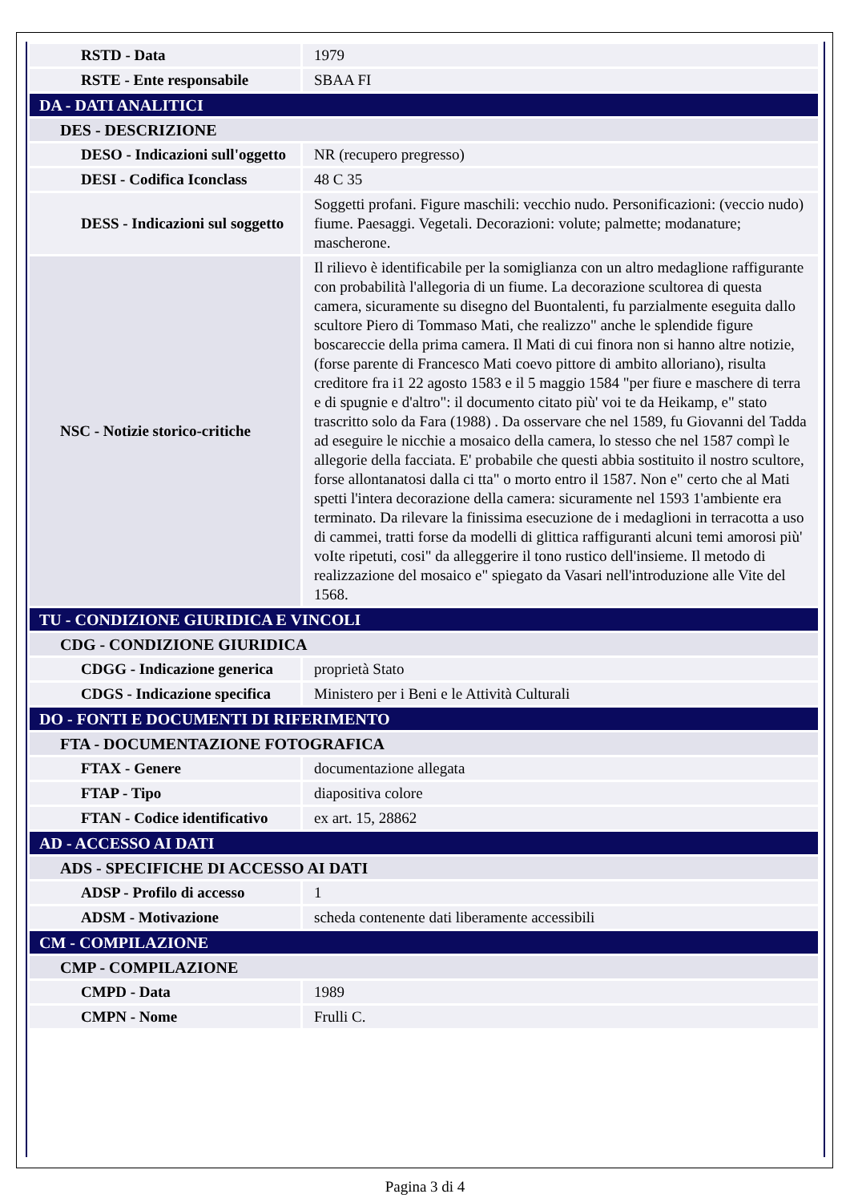| RSTD - Data | 1979 |
| RSTE - Ente responsabile | SBAA FI |
| DA - DATI ANALITICI | |
| DES - DESCRIZIONE | |
| DESO - Indicazioni sull'oggetto | NR (recupero pregresso) |
| DESI - Codifica Iconclass | 48 C 35 |
| DESS - Indicazioni sul soggetto | Soggetti profani. Figure maschili: vecchio nudo. Personificazioni: (veccio nudo) fiume. Paesaggi. Vegetali. Decorazioni: volute; palmette; modanature; mascherone. |
| NSC - Notizie storico-critiche | Il rilievo è identificabile per la somiglianza con un altro medaglione raffigurante con probabilità l'allegoria di un fiume. La decorazione scultorea di questa camera, sicuramente su disegno del Buontalenti, fu parzialmente eseguita dallo scultore Piero di Tommaso Mati, che realizzo" anche le splendide figure boscareccie della prima camera. Il Mati di cui finora non si hanno altre notizie, (forse parente di Francesco Mati coevo pittore di ambito alloriano), risulta creditore fra i1 22 agosto 1583 e il 5 maggio 1584 "per fiure e maschere di terra e di spugnie e d'altro": il documento citato più' voi te da Heikamp, e" stato trascritto solo da Fara (1988) . Da osservare che nel 1589, fu Giovanni del Tadda ad eseguire le nicchie a mosaico della camera, lo stesso che nel 1587 compì le allegorie della facciata. E' probabile che questi abbia sostituito il nostro scultore, forse allontanatosi dalla ci tta" o morto entro il 1587. Non e" certo che al Mati spetti l'intera decorazione della camera: sicuramente nel 1593 1'ambiente era terminato. Da rilevare la finissima esecuzione de i medaglioni in terracotta a uso di cammei, tratti forse da modelli di glittica raffiguranti alcuni temi amorosi più' voIte ripetuti, cosi" da alleggerire il tono rustico dell'insieme. Il metodo di realizzazione del mosaico e" spiegato da Vasari nell'introduzione alle Vite del 1568. |
| TU - CONDIZIONE GIURIDICA E VINCOLI | |
| CDG - CONDIZIONE GIURIDICA | |
| CDGG - Indicazione generica | proprietà Stato |
| CDGS - Indicazione specifica | Ministero per i Beni e le Attività Culturali |
| DO - FONTI E DOCUMENTI DI RIFERIMENTO | |
| FTA - DOCUMENTAZIONE FOTOGRAFICA | |
| FTAX - Genere | documentazione allegata |
| FTAP - Tipo | diapositiva colore |
| FTAN - Codice identificativo | ex art. 15, 28862 |
| AD - ACCESSO AI DATI | |
| ADS - SPECIFICHE DI ACCESSO AI DATI | |
| ADSP - Profilo di accesso | 1 |
| ADSM - Motivazione | scheda contenente dati liberamente accessibili |
| CM - COMPILAZIONE | |
| CMP - COMPILAZIONE | |
| CMPD - Data | 1989 |
| CMPN - Nome | Frulli C. |
Pagina 3 di 4